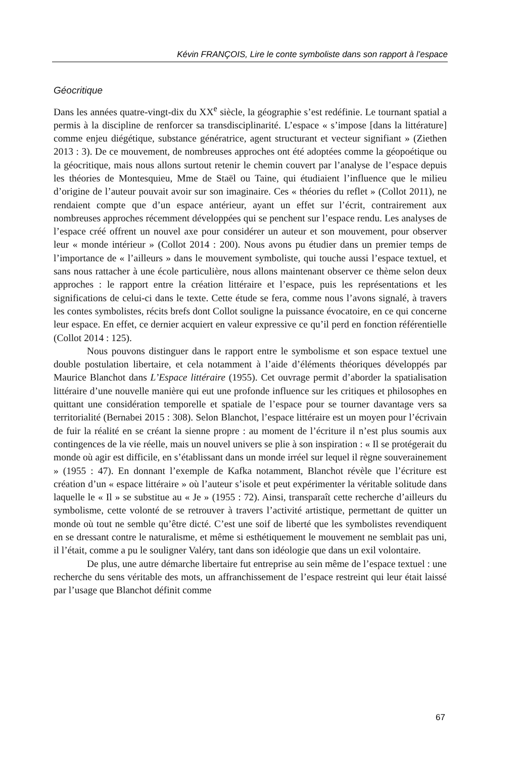Kévin FRANÇOIS, Lire le conte symboliste dans son rapport à l’espace
Géocritique
Dans les années quatre-vingt-dix du XX<sup>e</sup> siècle, la géographie s’est redéfinie. Le tournant spatial a permis à la discipline de renforcer sa transdisciplinarité. L’espace « s’impose [dans la littérature] comme enjeu diégétique, substance génératrice, agent structurant et vecteur signifiant » (Ziethen 2013 : 3). De ce mouvement, de nombreuses approches ont été adoptées comme la géopoétique ou la géocritique, mais nous allons surtout retenir le chemin couvert par l’analyse de l’espace depuis les théories de Montesquieu, Mme de Staël ou Taine, qui étudiaient l’influence que le milieu d’origine de l’auteur pouvait avoir sur son imaginaire. Ces « théories du reflet » (Collot 2011), ne rendaient compte que d’un espace antérieur, ayant un effet sur l’écrit, contrairement aux nombreuses approches récemment développées qui se penchent sur l’espace rendu. Les analyses de l’espace créé offrent un nouvel axe pour considérer un auteur et son mouvement, pour observer leur « monde intérieur » (Collot 2014 : 200). Nous avons pu étudier dans un premier temps de l’importance de « l’ailleurs » dans le mouvement symboliste, qui touche aussi l’espace textuel, et sans nous rattacher à une école particulière, nous allons maintenant observer ce thème selon deux approches : le rapport entre la création littéraire et l’espace, puis les représentations et les significations de celui-ci dans le texte. Cette étude se fera, comme nous l’avons signalé, à travers les contes symbolistes, récits brefs dont Collot souligne la puissance évocatoire, en ce qui concerne leur espace. En effet, ce dernier acquiert en valeur expressive ce qu’il perd en fonction référentielle (Collot 2014 : 125).
Nous pouvons distinguer dans le rapport entre le symbolisme et son espace textuel une double postulation libertaire, et cela notamment à l’aide d’éléments théoriques développés par Maurice Blanchot dans L’Espace littéraire (1955). Cet ouvrage permit d’aborder la spatialisation littéraire d’une nouvelle manière qui eut une profonde influence sur les critiques et philosophes en quittant une considération temporelle et spatiale de l’espace pour se tourner davantage vers sa territorialité (Bernabei 2015 : 308). Selon Blanchot, l’espace littéraire est un moyen pour l’écrivain de fuir la réalité en se créant la sienne propre : au moment de l’écriture il n’est plus soumis aux contingences de la vie réelle, mais un nouvel univers se plie à son inspiration : « Il se protégerait du monde où agir est difficile, en s’établissant dans un monde irréel sur lequel il règne souverainement » (1955 : 47). En donnant l’exemple de Kafka notamment, Blanchot révèle que l’écriture est création d’un « espace littéraire » où l’auteur s’isole et peut expérimenter la véritable solitude dans laquelle le « Il » se substitue au « Je » (1955 : 72). Ainsi, transparaît cette recherche d’ailleurs du symbolisme, cette volonté de se retrouver à travers l’activité artistique, permettant de quitter un monde où tout ne semble qu’être dicté. C’est une soif de liberté que les symbolistes revendiquent en se dressant contre le naturalisme, et même si esthétiquement le mouvement ne semblait pas uni, il l’était, comme a pu le souligner Valéry, tant dans son idéologie que dans un exil volontaire.
De plus, une autre démarche libertaire fut entreprise au sein même de l’espace textuel : une recherche du sens véritable des mots, un affranchissement de l’espace restreint qui leur était laissé par l’usage que Blanchot définit comme
67